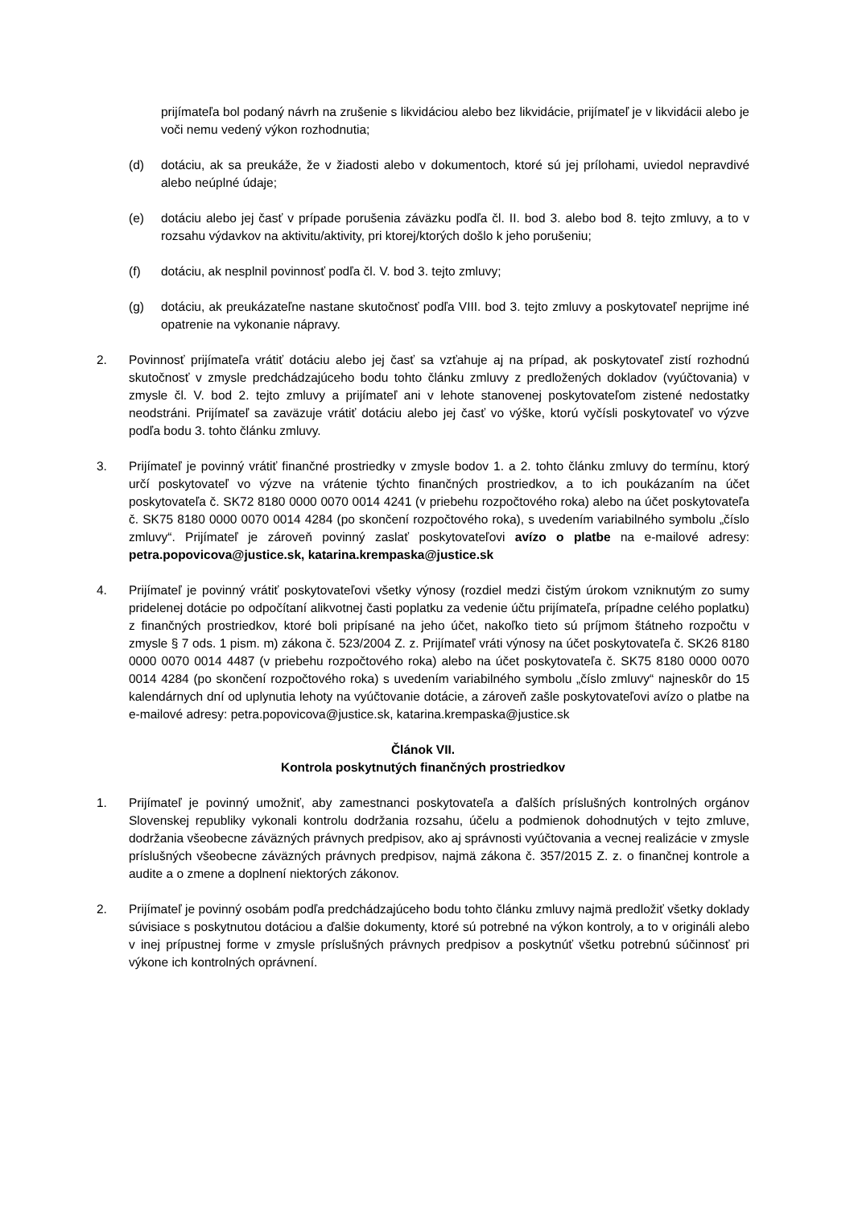prijímateľa bol podaný návrh na zrušenie s likvidáciou alebo bez likvidácie, prijímateľ je v likvidácii alebo je voči nemu vedený výkon rozhodnutia;
(d) dotáciu, ak sa preukáže, že v žiadosti alebo v dokumentoch, ktoré sú jej prílohami, uviedol nepravdivé alebo neúplné údaje;
(e) dotáciu alebo jej časť v prípade porušenia záväzku podľa čl. II. bod 3. alebo bod 8. tejto zmluvy, a to v rozsahu výdavkov na aktivitu/aktivity, pri ktorej/ktorých došlo k jeho porušeniu;
(f) dotáciu, ak nesplnil povinnosť podľa čl. V. bod 3. tejto zmluvy;
(g) dotáciu, ak preukázateľne nastane skutočnosť podľa VIII. bod 3. tejto zmluvy a poskytovateľ neprijme iné opatrenie na vykonanie nápravy.
2. Povinnosť prijímateľa vrátiť dotáciu alebo jej časť sa vzťahuje aj na prípad, ak poskytovateľ zistí rozhodnú skutočnosť v zmysle predchádzajúceho bodu tohto článku zmluvy z predložených dokladov (vyúčtovania) v zmysle čl. V. bod 2. tejto zmluvy a prijímateľ ani v lehote stanovenej poskytovateľom zistené nedostatky neodstráni. Prijímateľ sa zaväzuje vrátiť dotáciu alebo jej časť vo výške, ktorú vyčísli poskytovateľ vo výzve podľa bodu 3. tohto článku zmluvy.
3. Prijímateľ je povinný vrátiť finančné prostriedky v zmysle bodov 1. a 2. tohto článku zmluvy do termínu, ktorý určí poskytovateľ vo výzve na vrátenie týchto finančných prostriedkov, a to ich poukázaním na účet poskytovateľa č. SK72 8180 0000 0070 0014 4241 (v priebehu rozpočtového roka) alebo na účet poskytovateľa č. SK75 8180 0000 0070 0014 4284 (po skončení rozpočtového roka), s uvedením variabilného symbolu „číslo zmluvy“. Prijímateľ je zároveň povinný zaslať poskytovateľovi avízo o platbe na e-mailové adresy: petra.popovicova@justice.sk, katarina.krempaska@justice.sk
4. Prijímateľ je povinný vrátiť poskytovateľovi všetky výnosy (rozdiel medzi čistým úrokom vzniknutým zo sumy pridelenej dotácie po odpočítaní alikvotnej časti poplatku za vedenie účtu prijímateľa, prípadne celého poplatku) z finančných prostriedkov, ktoré boli pripísané na jeho účet, nakoľko tieto sú príjmom štátneho rozpočtu v zmysle § 7 ods. 1 pism. m) zákona č. 523/2004 Z. z. Prijímateľ vráti výnosy na účet poskytovateľa č. SK26 8180 0000 0070 0014 4487 (v priebehu rozpočtového roka) alebo na účet poskytovateľa č. SK75 8180 0000 0070 0014 4284 (po skončení rozpočtového roka) s uvedením variabilného symbolu „číslo zmluvy“ najneskôr do 15 kalendárnych dní od uplynutia lehoty na vyúčtovanie dotácie, a zároveň zašle poskytovateľovi avízo o platbe na e-mailové adresy: petra.popovicova@justice.sk, katarina.krempaska@justice.sk
Článok VII.
Kontrola poskytnutých finančných prostriedkov
1. Prijímateľ je povinný umožniť, aby zamestnanci poskytovateľa a ďalších príslušných kontrolných orgánov Slovenskej republiky vykonali kontrolu dodržania rozsahu, účelu a podmienok dohodnutých v tejto zmluve, dodržania všeobecne záväzných právnych predpisov, ako aj správnosti vyúčtovania a vecnej realizácie v zmysle príslušných všeobecne záväzných právnych predpisov, najmä zákona č. 357/2015 Z. z. o finančnej kontrole a audite a o zmene a doplnení niektorých zákonov.
2. Prijímateľ je povinný osobám podľa predchádzajúceho bodu tohto článku zmluvy najmä predložiť všetky doklady súvisiace s poskytnutou dotáciou a ďalšie dokumenty, ktoré sú potrebné na výkon kontroly, a to v origináli alebo v inej prípustnej forme v zmysle príslušných právnych predpisov a poskytnúť všetku potrebnú súčinnosť pri výkone ich kontrolných oprávnení.